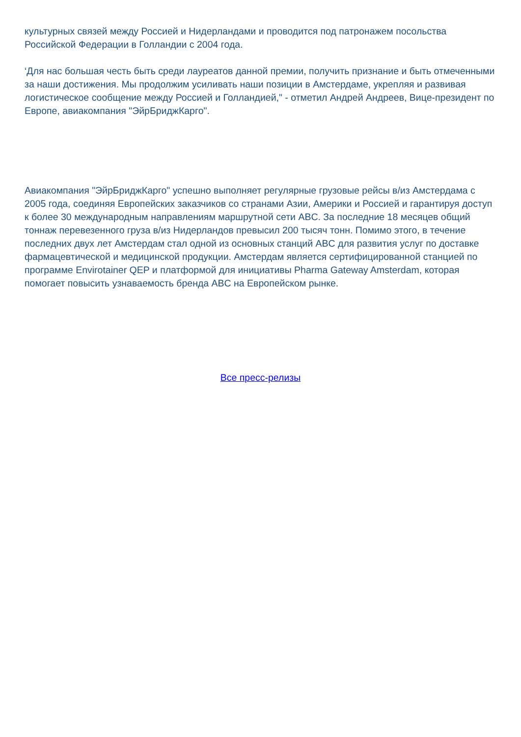культурных связей между Россией и Нидерландами и проводится под патронажем посольства Российской Федерации в Голландии с 2004 года.
‘Для нас большая честь быть среди лауреатов данной премии, получить признание и быть отмеченными за наши достижения. Мы продолжим усиливать наши позиции в Амстердаме, укрепляя и развивая логистическое сообщение между Россией и Голландией," - отметил Андрей Андреев, Вице-президент по Европе, авиакомпания "ЭйрБриджКарго".
Авиакомпания "ЭйрБриджКарго" успешно выполняет регулярные грузовые рейсы в/из Амстердама с 2005 года, соединяя Европейских заказчиков со странами Азии, Америки и Россией и гарантируя доступ к более 30 международным направлениям маршрутной сети ABC. За последние 18 месяцев общий тоннаж перевезенного груза в/из Нидерландов превысил 200 тысяч тонн. Помимо этого, в течение последних двух лет Амстердам стал одной из основных станций ABC для развития услуг по доставке фармацевтической и медицинской продукции. Амстердам является сертифицированной станцией по программе Envirotainer QEP и платформой для инициативы Pharma Gateway Amsterdam, которая помогает повысить узнаваемость бренда ABC на Европейском рынке.
Все пресс-релизы